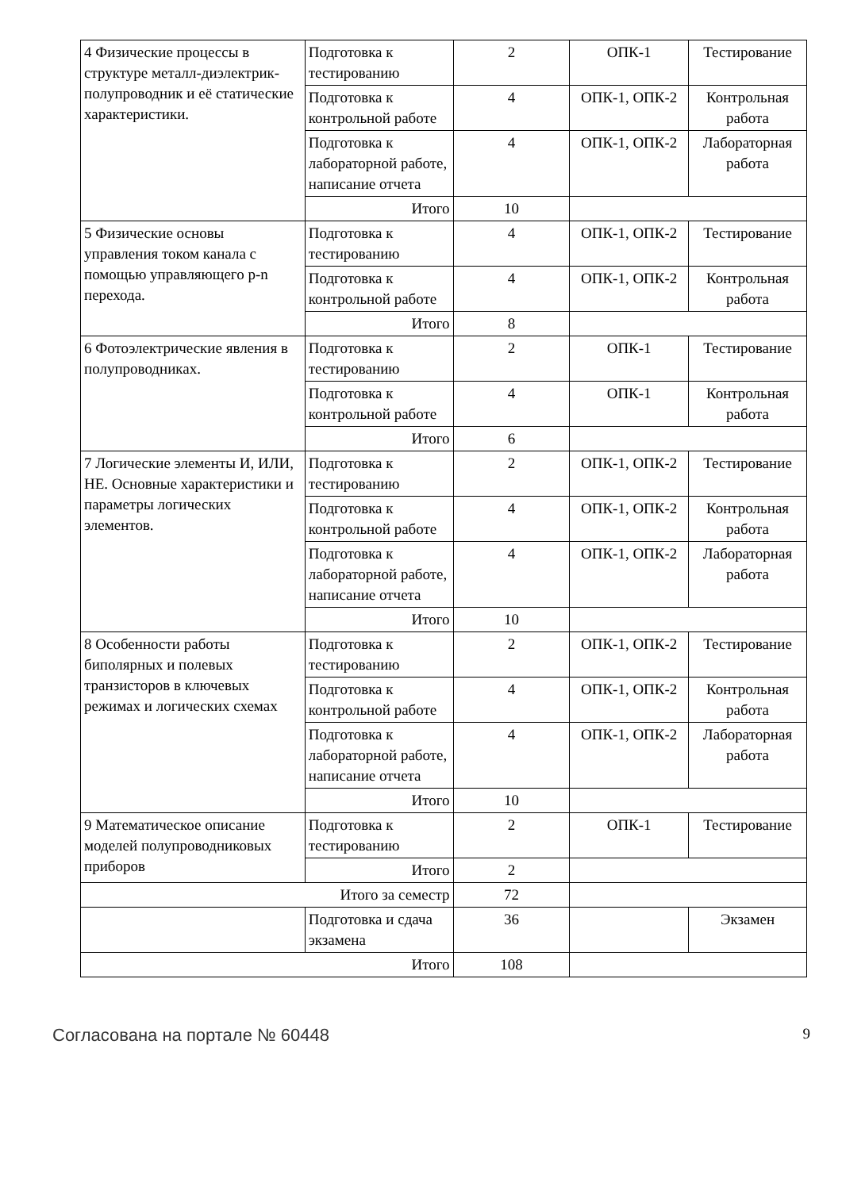| 4 Физические процессы в структуре металл-диэлектрик-полупроводник и её статические характеристики. | Подготовка к тестированию | 2 | ОПК-1 | Тестирование |
| | Подготовка к контрольной работе | 4 | ОПК-1, ОПК-2 | Контрольная работа |
| | Подготовка к лабораторной работе, написание отчета | 4 | ОПК-1, ОПК-2 | Лабораторная работа |
| | Итого | 10 | | |
| 5 Физические основы управления током канала с помощью управляющего p-n перехода. | Подготовка к тестированию | 4 | ОПК-1, ОПК-2 | Тестирование |
| | Подготовка к контрольной работе | 4 | ОПК-1, ОПК-2 | Контрольная работа |
| | Итого | 8 | | |
| 6 Фотоэлектрические явления в полупроводниках. | Подготовка к тестированию | 2 | ОПК-1 | Тестирование |
| | Подготовка к контрольной работе | 4 | ОПК-1 | Контрольная работа |
| | Итого | 6 | | |
| 7 Логические элементы И, ИЛИ, НЕ. Основные характеристики и параметры логических элементов. | Подготовка к тестированию | 2 | ОПК-1, ОПК-2 | Тестирование |
| | Подготовка к контрольной работе | 4 | ОПК-1, ОПК-2 | Контрольная работа |
| | Подготовка к лабораторной работе, написание отчета | 4 | ОПК-1, ОПК-2 | Лабораторная работа |
| | Итого | 10 | | |
| 8 Особенности работы биполярных и полевых транзисторов в ключевых режимах и логических схемах | Подготовка к тестированию | 2 | ОПК-1, ОПК-2 | Тестирование |
| | Подготовка к контрольной работе | 4 | ОПК-1, ОПК-2 | Контрольная работа |
| | Подготовка к лабораторной работе, написание отчета | 4 | ОПК-1, ОПК-2 | Лабораторная работа |
| | Итого | 10 | | |
| 9 Математическое описание моделей полупроводниковых приборов | Подготовка к тестированию | 2 | ОПК-1 | Тестирование |
| | Итого | 2 | | |
| Итого за семестр | | 72 | | |
| | Подготовка и сдача экзамена | 36 | | Экзамен |
| Итого | | 108 | | |
Согласована на портале № 60448 9